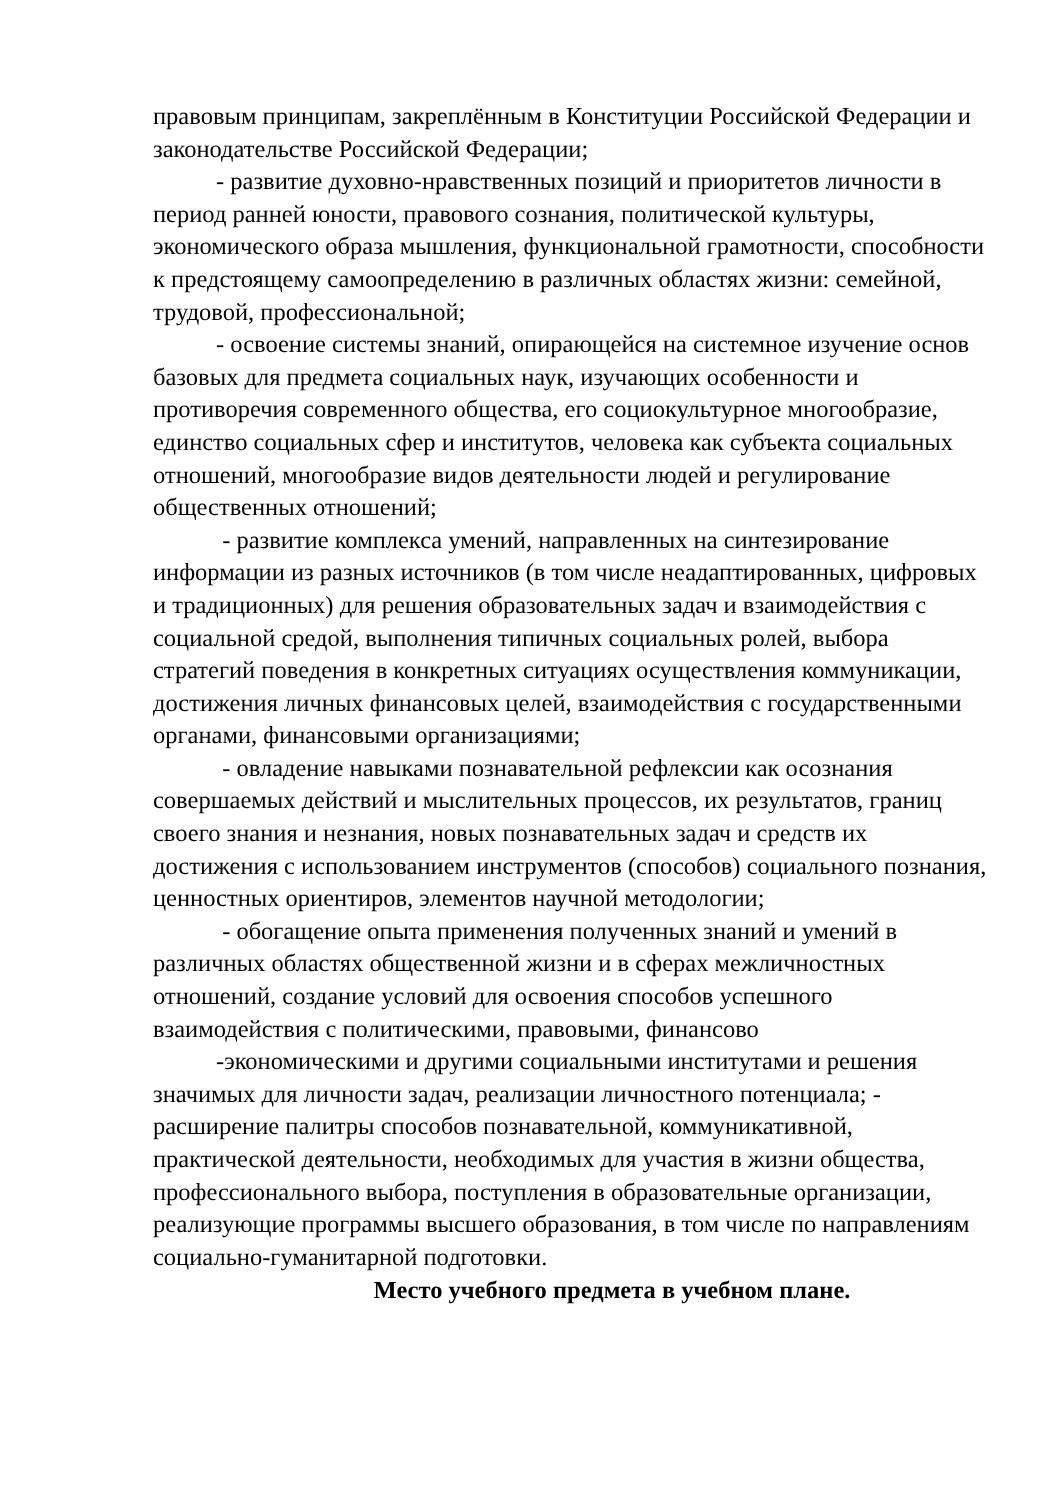правовым принципам, закреплённым в Конституции Российской Федерации и законодательстве Российской Федерации;
- развитие духовно-нравственных позиций и приоритетов личности в период ранней юности, правового сознания, политической культуры, экономического образа мышления, функциональной грамотности, способности к предстоящему самоопределению в различных областях жизни: семейной, трудовой, профессиональной;
- освоение системы знаний, опирающейся на системное изучение основ базовых для предмета социальных наук, изучающих особенности и противоречия современного общества, его социокультурное многообразие, единство социальных сфер и институтов, человека как субъекта социальных отношений, многообразие видов деятельности людей и регулирование общественных отношений;
- развитие комплекса умений, направленных на синтезирование информации из разных источников (в том числе неадаптированных, цифровых и традиционных) для решения образовательных задач и взаимодействия с социальной средой, выполнения типичных социальных ролей, выбора стратегий поведения в конкретных ситуациях осуществления коммуникации, достижения личных финансовых целей, взаимодействия с государственными органами, финансовыми организациями;
- овладение навыками познавательной рефлексии как осознания совершаемых действий и мыслительных процессов, их результатов, границ своего знания и незнания, новых познавательных задач и средств их достижения с использованием инструментов (способов) социального познания, ценностных ориентиров, элементов научной методологии;
- обогащение опыта применения полученных знаний и умений в различных областях общественной жизни и в сферах межличностных отношений, создание условий для освоения способов успешного взаимодействия с политическими, правовыми, финансово
-экономическими и другими социальными институтами и решения значимых для личности задач, реализации личностного потенциала; - расширение палитры способов познавательной, коммуникативной, практической деятельности, необходимых для участия в жизни общества, профессионального выбора, поступления в образовательные организации, реализующие программы высшего образования, в том числе по направлениям социально-гуманитарной подготовки.
Место учебного предмета в учебном плане.